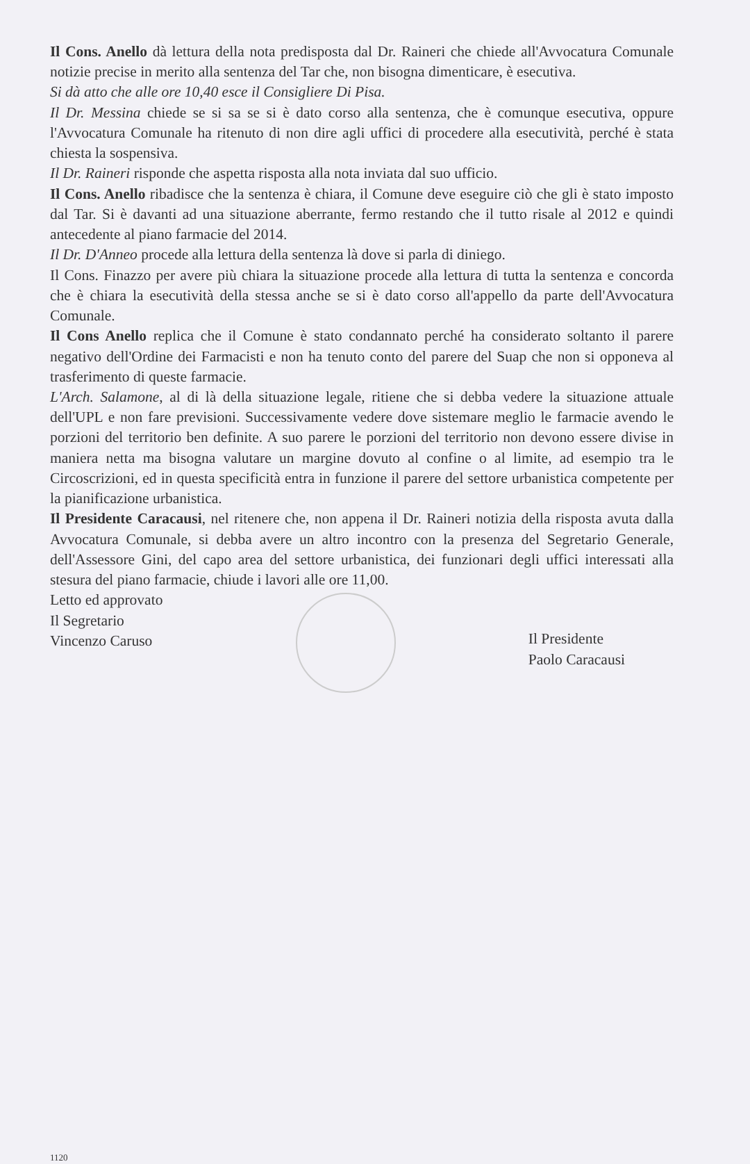Il Cons. Anello dà lettura della nota predisposta dal Dr. Raineri che chiede all'Avvocatura Comunale notizie precise in merito alla sentenza del Tar che, non bisogna dimenticare, è esecutiva.
Si dà atto che alle ore 10,40 esce il Consigliere Di Pisa.
Il Dr. Messina chiede se si sa se si è dato corso alla sentenza, che è comunque esecutiva, oppure l'Avvocatura Comunale ha ritenuto di non dire agli uffici di procedere alla esecutività, perché è stata chiesta la sospensiva.
Il Dr. Raineri risponde che aspetta risposta alla nota inviata dal suo ufficio.
Il Cons. Anello ribadisce che la sentenza è chiara, il Comune deve eseguire ciò che gli è stato imposto dal Tar. Si è davanti ad una situazione aberrante, fermo restando che il tutto risale al 2012 e quindi antecedente al piano farmacie del 2014.
Il Dr. D'Anneo procede alla lettura della sentenza là dove si parla di diniego.
Il Cons. Finazzo per avere più chiara la situazione procede alla lettura di tutta la sentenza e concorda che è chiara la esecutività della stessa anche se si è dato corso all'appello da parte dell'Avvocatura Comunale.
Il Cons Anello replica che il Comune è stato condannato perché ha considerato soltanto il parere negativo dell'Ordine dei Farmacisti e non ha tenuto conto del parere del Suap che non si opponeva al trasferimento di queste farmacie.
L'Arch. Salamone, al di là della situazione legale, ritiene che si debba vedere la situazione attuale dell'UPL e non fare previsioni. Successivamente vedere dove sistemare meglio le farmacie avendo le porzioni del territorio ben definite. A suo parere le porzioni del territorio non devono essere divise in maniera netta ma bisogna valutare un margine dovuto al confine o al limite, ad esempio tra le Circoscrizioni, ed in questa specificità entra in funzione il parere del settore urbanistica competente per la pianificazione urbanistica.
Il Presidente Caracausi, nel ritenere che, non appena il Dr. Raineri notizia della risposta avuta dalla Avvocatura Comunale, si debba avere un altro incontro con la presenza del Segretario Generale, dell'Assessore Gini, del capo area del settore urbanistica, dei funzionari degli uffici interessati alla stesura del piano farmacie, chiude i lavori alle ore 11,00.
Letto ed approvato
Il Segretario
Vincenzo Caruso
Il Presidente
Paolo Caracausi
1120